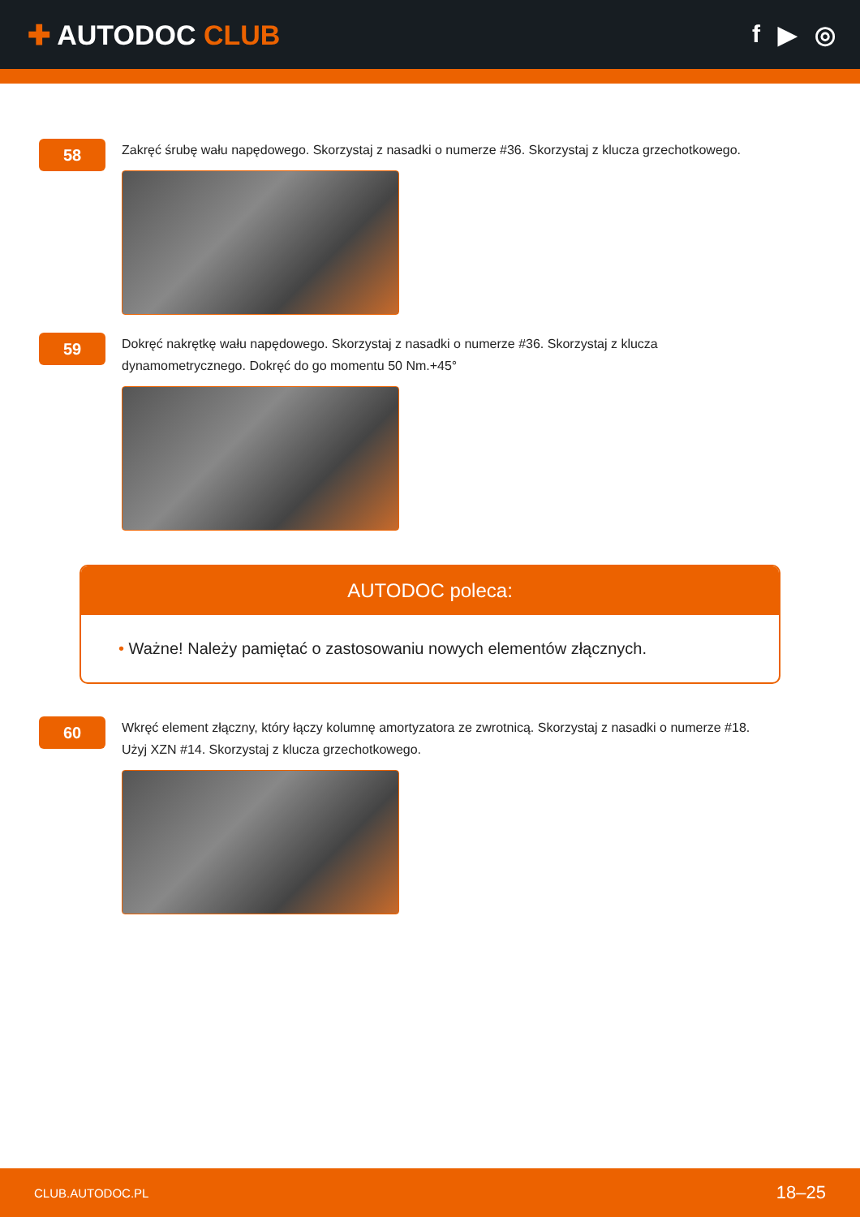✚ AUTODOC CLUB f ▶ ◎
58
Zakręć śrubę wału napędowego. Skorzystaj z nasadki o numerze #36. Skorzystaj z klucza grzechotkowego.
59
Dokręć nakrętkę wału napędowego. Skorzystaj z nasadki o numerze #36. Skorzystaj z klucza
dynamometrycznego. Dokręć do go momentu 50 Nm.+45°
AUTODOC poleca:
• Ważne! Należy pamiętać o zastosowaniu nowych elementów złącznych.
60
Wkręć element złączny, który łączy kolumnę amortyzatora ze zwrotnicą. Skorzystaj z nasadki o numerze #18.
Użyj XZN #14. Skorzystaj z klucza grzechotkowego.
CLUB.AUTODOC.PL 18–25